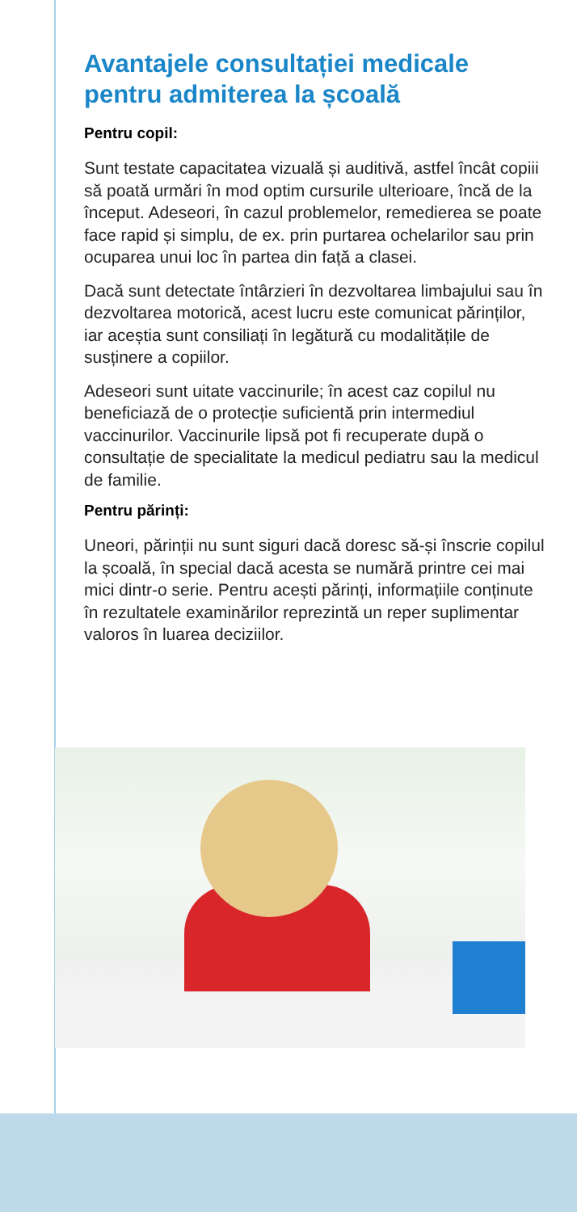Avantajele consultației medicale pentru admiterea la școală
Pentru copil:
Sunt testate capacitatea vizuală și auditivă, astfel încât copiii să poată urmări în mod optim cursurile ulterioare, încă de la început. Adeseori, în cazul problemelor, remedierea se poate face rapid și simplu, de ex. prin purtarea ochelarilor sau prin ocuparea unui loc în partea din față a clasei.
Dacă sunt detectate întârzieri în dezvoltarea limbajului sau în dezvoltarea motorică, acest lucru este comunicat părinților, iar aceștia sunt consiliați în legătură cu modalitățile de susținere a copiilor.
Adeseori sunt uitate vaccinurile; în acest caz copilul nu beneficiază de o protecție suficientă prin intermediul vaccinurilor. Vaccinurile lipsă pot fi recuperate după o consultație de specialitate la medicul pediatru sau la medicul de familie.
Pentru părinți:
Uneori, părinții nu sunt siguri dacă doresc să-și înscrie copilul la școală, în special dacă acesta se numără printre cei mai mici dintr-o serie. Pentru acești părinți, informațiile conținute în rezultatele examinărilor reprezintă un reper suplimentar valoros în luarea deciziilor.